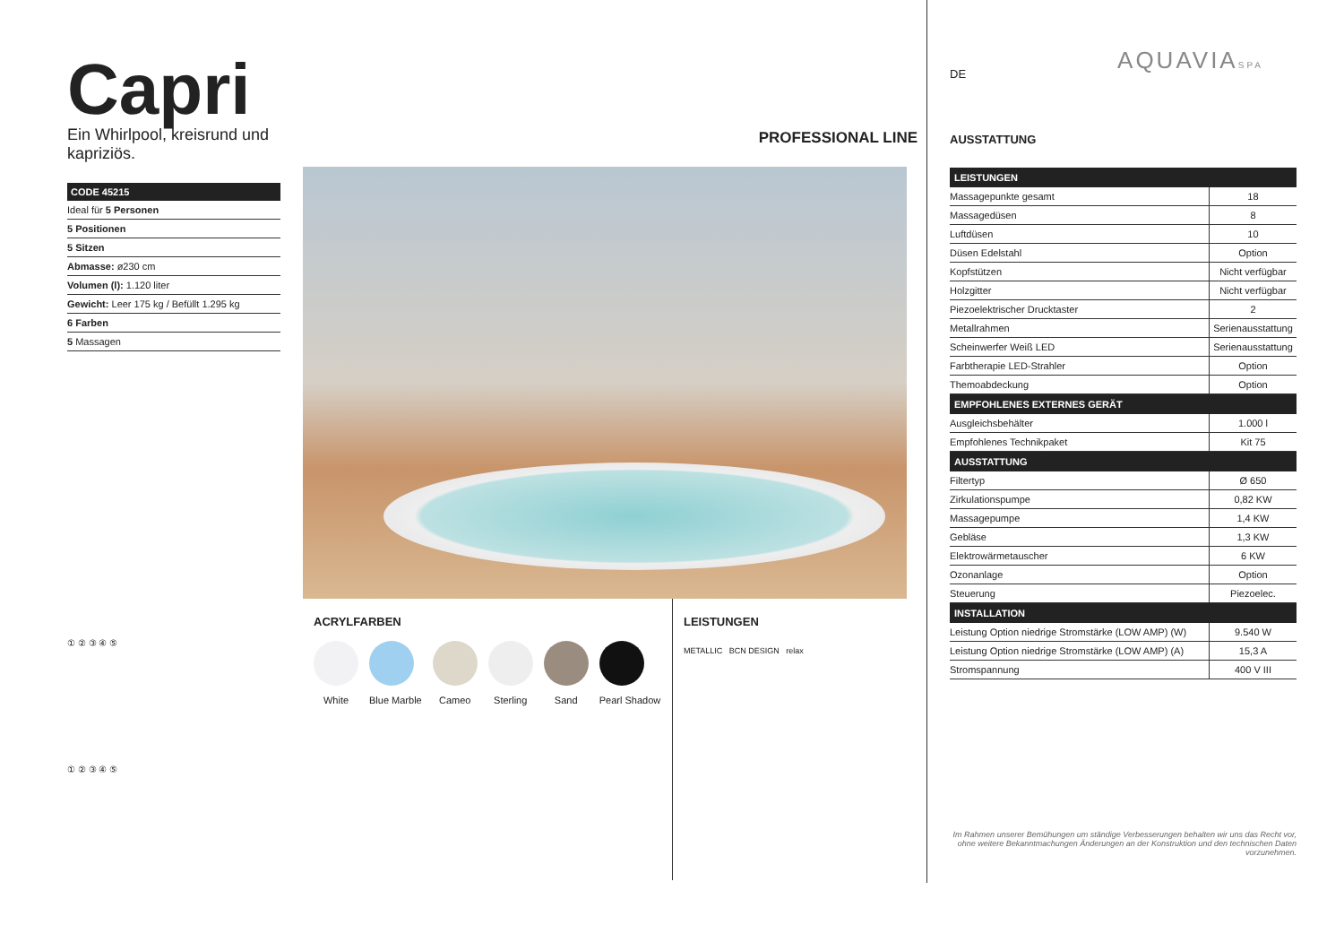AQUAVIASPA
Capri
Ein Whirlpool, kreisrund und kapriziös.
| CODE 45215 |
| --- |
| Ideal für 5 Personen |
| 5 Positionen |
| 5 Sitzen |
| Abmasse: ø230 cm |
| Volumen (l): 1.120 liter |
| Gewicht: Leer 175 kg / Befüllt 1.295 kg |
| 6 Farben |
| 5 Massagen |
① ② ③ ④ ⑤
① ② ③ ④ ⑤
PROFESSIONAL LINE
ACRYLFARBEN
White Blue Marble Cameo Sterling Sand Pearl Shadow
LEISTUNGEN
METALLIC BCN DESIGN relax
DE
AUSSTATTUNG
| LEISTUNGEN | |
| --- | --- |
| Massagepunkte gesamt | 18 |
| Massagedüsen | 8 |
| Luftdüsen | 10 |
| Düsen Edelstahl | Option |
| Kopfstützen | Nicht verfügbar |
| Holzgitter | Nicht verfügbar |
| Piezoelektrischer Drucktaster | 2 |
| Metallrahmen | Serienausstattung |
| Scheinwerfer Weiß LED | Serienausstattung |
| Farbtherapie LED-Strahler | Option |
| Themoabdeckung | Option |
| EMPFOHLENES EXTERNES GERÄT | |
| Ausgleichsbehälter | 1.000 l |
| Empfohlenes Technikpaket | Kit 75 |
| AUSSTATTUNG | |
| Filtertyp | Ø 650 |
| Zirkulationspumpe | 0,82 KW |
| Massagepumpe | 1,4 KW |
| Gebläse | 1,3 KW |
| Elektrowärmetauscher | 6 KW |
| Ozonanlage | Option |
| Steuerung | Piezoelec. |
| INSTALLATION | |
| Leistung Option niedrige Stromstärke (LOW AMP) (W) | 9.540 W |
| Leistung Option niedrige Stromstärke (LOW AMP) (A) | 15,3 A |
| Stromspannung | 400 V III |
Im Rahmen unserer Bemühungen um ständige Verbesserungen behalten wir uns das Recht vor, ohne weitere Bekanntmachungen Änderungen an der Konstruktion und den technischen Daten vorzunehmen.